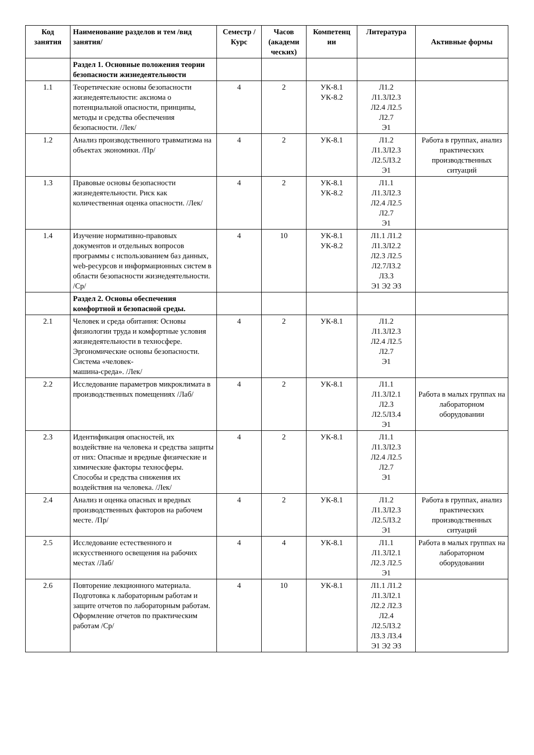| Код занятия | Наименование разделов и тем /вид занятия/ | Семестр / Курс | Часов (академи ческих) | Компетенц ии | Литература | Активные формы |
| --- | --- | --- | --- | --- | --- | --- |
| | Раздел 1. Основные положения теории безопасности жизнедеятельности | | | | | |
| 1.1 | Теоретические основы безопасности жизнедеятельности: аксиома о потенциальной опасности, принципы, методы и средства обеспечения безопасности. /Лек/ | 4 | 2 | УК-8.1 УК-8.2 | Л1.2 Л1.3Л2.3 Л2.4 Л2.5 Л2.7 Э1 | |
| 1.2 | Анализ производственного травматизма на объектах экономики. /Пр/ | 4 | 2 | УК-8.1 | Л1.2 Л1.3Л2.3 Л2.5Л3.2 Э1 | Работа в группах, анализ практических производственных ситуаций |
| 1.3 | Правовые основы безопасности жизнедеятельности. Риск как количественная оценка опасности. /Лек/ | 4 | 2 | УК-8.1 УК-8.2 | Л1.1 Л1.3Л2.3 Л2.4 Л2.5 Л2.7 Э1 | |
| 1.4 | Изучение нормативно-правовых документов и отдельных вопросов программы с использованием баз данных, web-ресурсов и информационных систем в области безопасности жизнедеятельности. /Ср/ | 4 | 10 | УК-8.1 УК-8.2 | Л1.1 Л1.2 Л1.3Л2.2 Л2.3 Л2.5 Л2.7Л3.2 Л3.3 Э1 Э2 Э3 | |
| | Раздел 2. Основы обеспечения комфортной и безопасной среды. | | | | | |
| 2.1 | Человек и среда обитания: Основы физиологии труда и комфортные условия жизнедеятельности в техносфере. Эргономические основы безопасности. Система «человек- машина-среда». /Лек/ | 4 | 2 | УК-8.1 | Л1.2 Л1.3Л2.3 Л2.4 Л2.5 Л2.7 Э1 | |
| 2.2 | Исследование параметров микроклимата в производственных помещениях /Лаб/ | 4 | 2 | УК-8.1 | Л1.1 Л1.3Л2.1 Л2.3 Л2.5Л3.4 Э1 | Работа в малых группах на лабораторном оборудовании |
| 2.3 | Идентификация опасностей, их воздействие на человека и средства защиты от них: Опасные и вредные физические и химические факторы техносферы. Способы и средства снижения их воздействия на человека. /Лек/ | 4 | 2 | УК-8.1 | Л1.1 Л1.3Л2.3 Л2.4 Л2.5 Л2.7 Э1 | |
| 2.4 | Анализ и оценка опасных и вредных производственных факторов на рабочем месте. /Пр/ | 4 | 2 | УК-8.1 | Л1.2 Л1.3Л2.3 Л2.5Л3.2 Э1 | Работа в группах, анализ практических производственных ситуаций |
| 2.5 | Исследование естественного и искусственного освещения на рабочих местах /Лаб/ | 4 | 4 | УК-8.1 | Л1.1 Л1.3Л2.1 Л2.3 Л2.5 Э1 | Работа в малых группах на лабораторном оборудовании |
| 2.6 | Повторение лекционного материала. Подготовка к лабораторным работам и защите отчетов по лабораторным работам. Оформление отчетов по практическим работам /Ср/ | 4 | 10 | УК-8.1 | Л1.1 Л1.2 Л1.3Л2.1 Л2.2 Л2.3 Л2.4 Л2.5Л3.2 Л3.3 Л3.4 Э1 Э2 Э3 | |